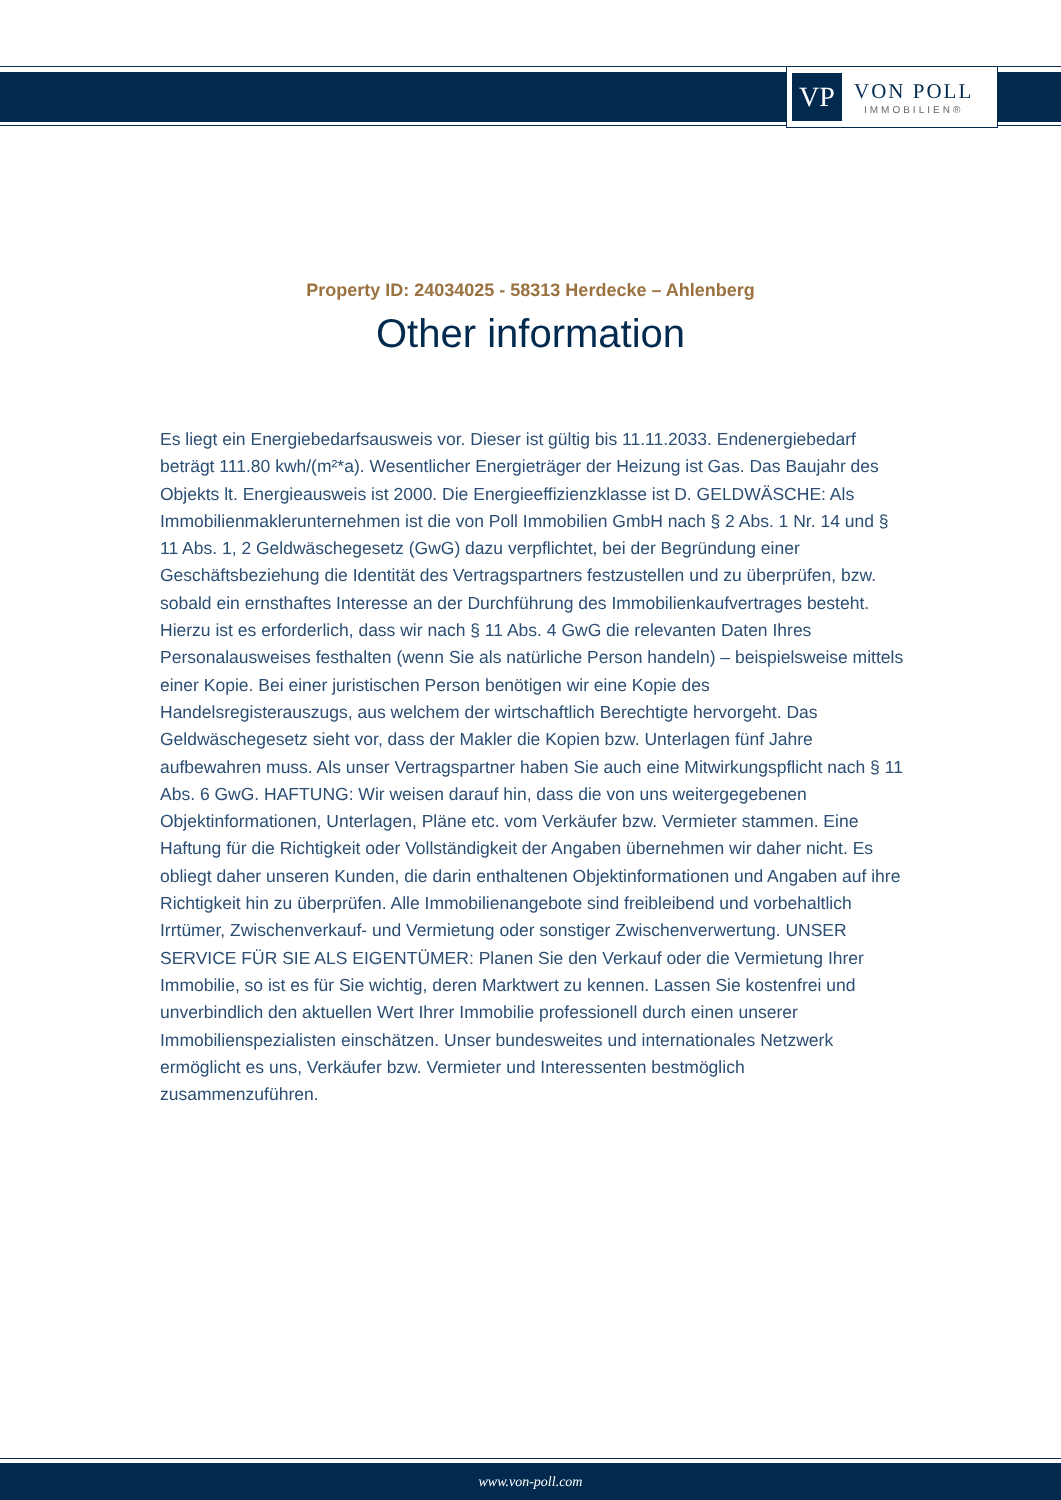VP
VON POLL
IMMOBILIEN®
Property ID: 24034025 - 58313 Herdecke – Ahlenberg
Other information
Es liegt ein Energiebedarfsausweis vor. Dieser ist gültig bis 11.11.2033. Endenergiebedarf beträgt 111.80 kwh/(m²*a). Wesentlicher Energieträger der Heizung ist Gas. Das Baujahr des Objekts lt. Energieausweis ist 2000. Die Energieeffizienzklasse ist D. GELDWÄSCHE: Als Immobilienmaklerunternehmen ist die von Poll Immobilien GmbH nach § 2 Abs. 1 Nr. 14 und § 11 Abs. 1, 2 Geldwäschegesetz (GwG) dazu verpflichtet, bei der Begründung einer Geschäftsbeziehung die Identität des Vertragspartners festzustellen und zu überprüfen, bzw. sobald ein ernsthaftes Interesse an der Durchführung des Immobilienkaufvertrages besteht. Hierzu ist es erforderlich, dass wir nach § 11 Abs. 4 GwG die relevanten Daten Ihres Personalausweises festhalten (wenn Sie als natürliche Person handeln) – beispielsweise mittels einer Kopie. Bei einer juristischen Person benötigen wir eine Kopie des Handelsregisterauszugs, aus welchem der wirtschaftlich Berechtigte hervorgeht. Das Geldwäschegesetz sieht vor, dass der Makler die Kopien bzw. Unterlagen fünf Jahre aufbewahren muss. Als unser Vertragspartner haben Sie auch eine Mitwirkungspflicht nach § 11 Abs. 6 GwG. HAFTUNG: Wir weisen darauf hin, dass die von uns weitergegebenen Objektinformationen, Unterlagen, Pläne etc. vom Verkäufer bzw. Vermieter stammen. Eine Haftung für die Richtigkeit oder Vollständigkeit der Angaben übernehmen wir daher nicht. Es obliegt daher unseren Kunden, die darin enthaltenen Objektinformationen und Angaben auf ihre Richtigkeit hin zu überprüfen. Alle Immobilienangebote sind freibleibend und vorbehaltlich Irrtümer, Zwischenverkauf- und Vermietung oder sonstiger Zwischenverwertung. UNSER SERVICE FÜR SIE ALS EIGENTÜMER: Planen Sie den Verkauf oder die Vermietung Ihrer Immobilie, so ist es für Sie wichtig, deren Marktwert zu kennen. Lassen Sie kostenfrei und unverbindlich den aktuellen Wert Ihrer Immobilie professionell durch einen unserer Immobilienspezialisten einschätzen. Unser bundesweites und internationales Netzwerk ermöglicht es uns, Verkäufer bzw. Vermieter und Interessenten bestmöglich zusammenzuführen.
www.von-poll.com